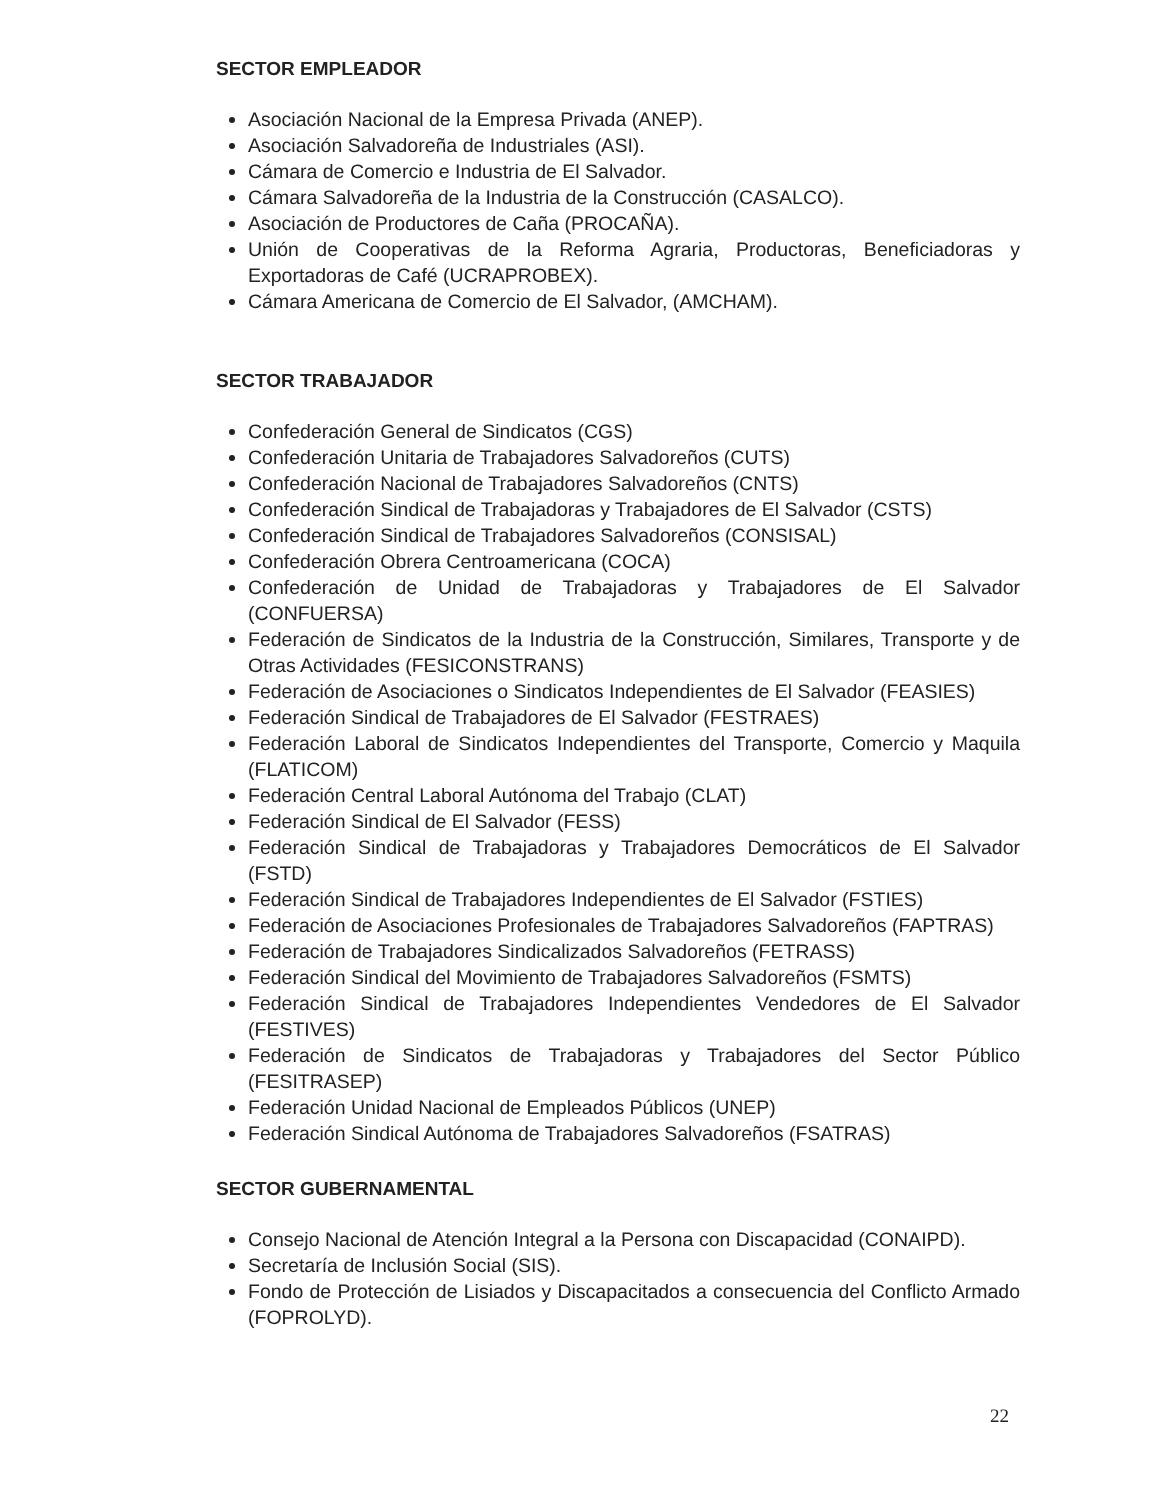SECTOR EMPLEADOR
Asociación Nacional de la Empresa Privada (ANEP).
Asociación Salvadoreña de Industriales (ASI).
Cámara de Comercio e Industria de El Salvador.
Cámara Salvadoreña de la Industria de la Construcción (CASALCO).
Asociación de Productores de Caña (PROCAÑA).
Unión de Cooperativas de la Reforma Agraria, Productoras, Beneficiadoras y Exportadoras de Café (UCRAPROBEX).
Cámara Americana de Comercio de El Salvador, (AMCHAM).
SECTOR TRABAJADOR
Confederación General de Sindicatos (CGS)
Confederación Unitaria de Trabajadores Salvadoreños (CUTS)
Confederación Nacional de Trabajadores Salvadoreños (CNTS)
Confederación Sindical de Trabajadoras y Trabajadores de El Salvador (CSTS)
Confederación Sindical de Trabajadores Salvadoreños (CONSISAL)
Confederación Obrera Centroamericana (COCA)
Confederación de Unidad de Trabajadoras y Trabajadores de El Salvador (CONFUERSA)
Federación de Sindicatos de la Industria de la Construcción, Similares, Transporte y de Otras Actividades (FESICONSTRANS)
Federación de Asociaciones o Sindicatos Independientes de El Salvador (FEASIES)
Federación Sindical de Trabajadores de El Salvador (FESTRAES)
Federación Laboral de Sindicatos Independientes del Transporte, Comercio y Maquila (FLATICOM)
Federación Central Laboral Autónoma del Trabajo (CLAT)
Federación Sindical de El Salvador (FESS)
Federación Sindical de Trabajadoras y Trabajadores Democráticos de El Salvador (FSTD)
Federación Sindical de Trabajadores Independientes de El Salvador (FSTIES)
Federación de Asociaciones Profesionales de Trabajadores Salvadoreños (FAPTRAS)
Federación de Trabajadores Sindicalizados Salvadoreños (FETRASS)
Federación Sindical del Movimiento de Trabajadores Salvadoreños (FSMTS)
Federación Sindical de Trabajadores Independientes Vendedores de El Salvador (FESTIVES)
Federación de Sindicatos de Trabajadoras y Trabajadores del Sector Público (FESITRASEP)
Federación Unidad Nacional de Empleados Públicos (UNEP)
Federación Sindical Autónoma de Trabajadores Salvadoreños (FSATRAS)
SECTOR GUBERNAMENTAL
Consejo Nacional de Atención Integral a la Persona con Discapacidad (CONAIPD).
Secretaría de Inclusión Social (SIS).
Fondo de Protección de Lisiados y Discapacitados a consecuencia del Conflicto Armado (FOPROLYD).
22